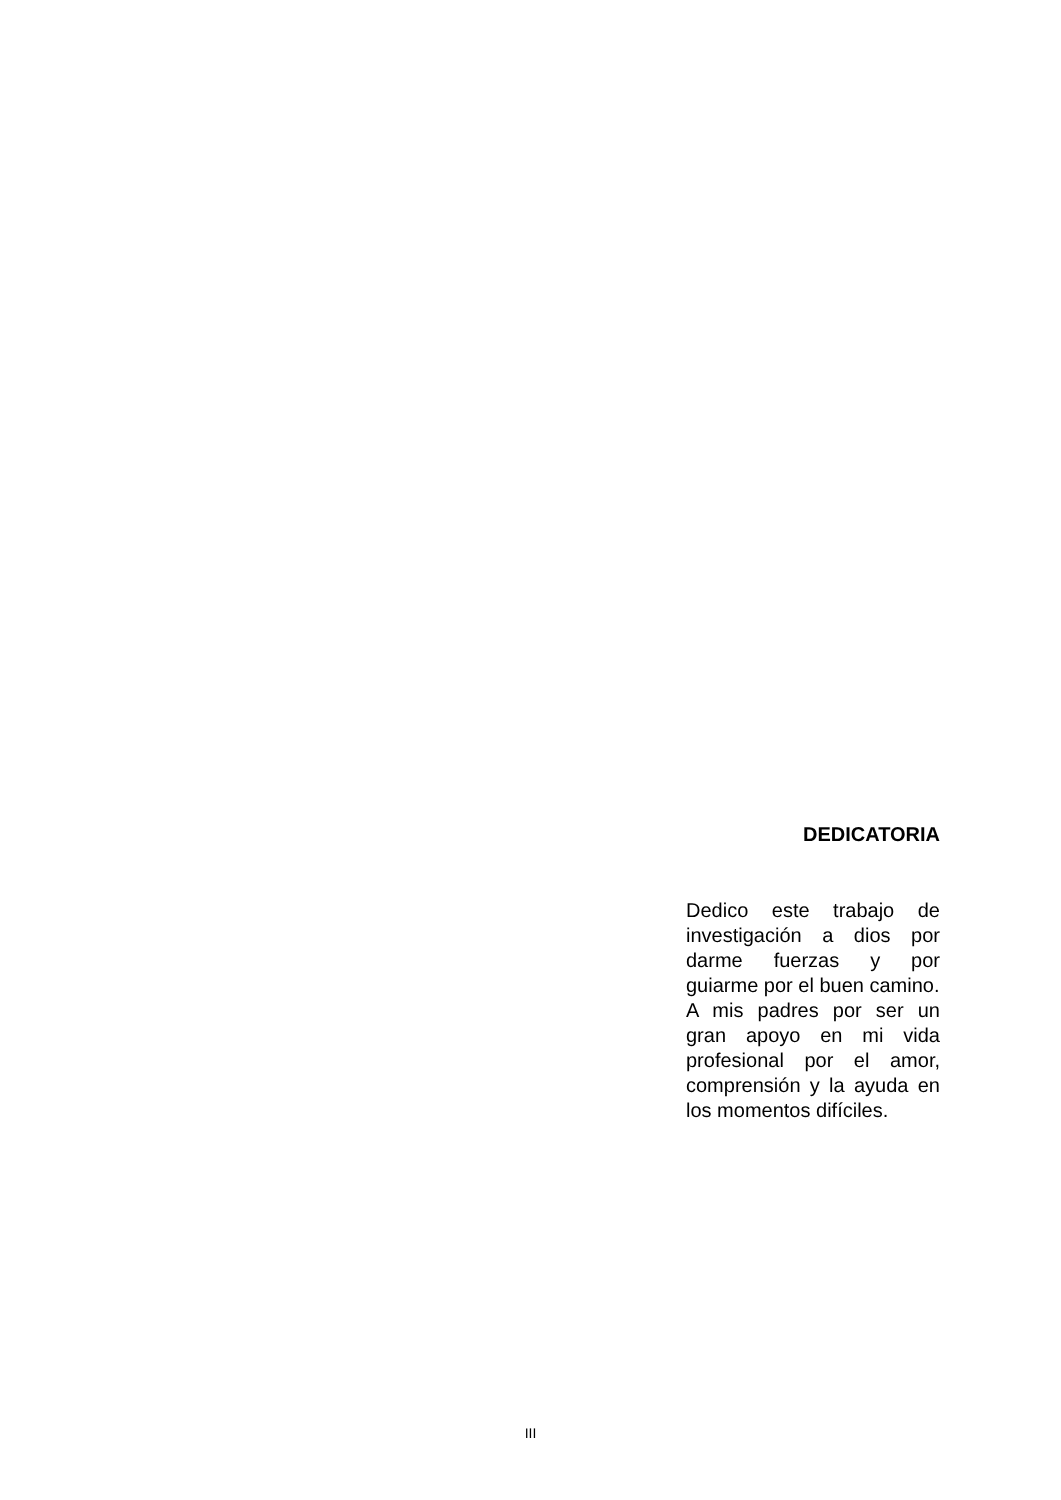DEDICATORIA
Dedico este trabajo de investigación a dios por darme fuerzas y por guiarme por el buen camino.
A mis padres por ser un gran apoyo en mi vida profesional por el amor, comprensión y la ayuda en los momentos difíciles.
III